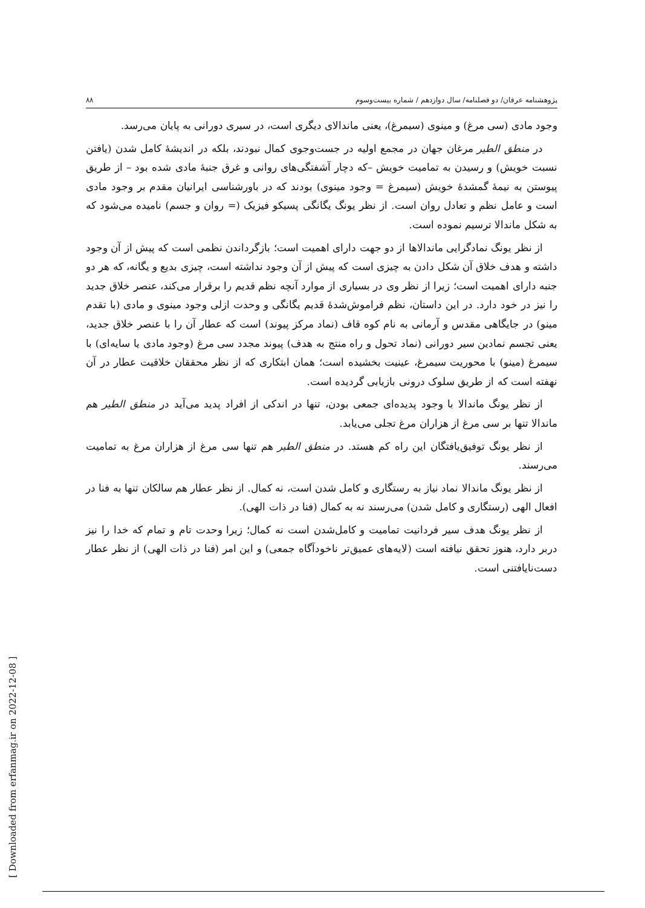پژوهشنامه عرفان/ دو فصلنامه/ سال دوازدهم / شماره بیست‌وسوم ۸۸
وجود مادی (سی مرغ) و مینوی (سیمرغ)، یعنی ماندالای دیگری است، در سیری دورانی به پایان می‌رسد.
در منطق الطیر مرغان جهان در مجمع اولیه در جست‌وجوی کمال نبودند، بلکه در اندیشهٔ کامل شدن (یافتن نسبت خویش) و رسیدن به تمامیت خویش –که دچار آشفتگی‌های روانی و غرق جنبهٔ مادی شده بود – از طریق پیوستن به نیمهٔ گمشدهٔ خویش (سیمرغ = وجود مینوی) بودند که در باورشناسی ایرانیان مقدم بر وجود مادی است و عامل نظم و تعادل روان است. از نظر یونگ یگانگی پسیکو فیزیک (= روان و جسم) نامیده می‌شود که به شکل ماندالا ترسیم نموده است.
از نظر یونگ نمادگرایی ماندالاها از دو جهت دارای اهمیت است؛ بازگرداندن نظمی است که پیش از آن وجود داشته و هدف خلاق آن شکل دادن به چیزی است که پیش از آن وجود نداشته است، چیزی بدیع و یگانه، که هر دو جنبه دارای اهمیت است؛ زیرا از نظر وی در بسیاری از موارد آنچه نظم قدیم را برقرار می‌کند، عنصر خلاق جدید را نیز در خود دارد. در این داستان، نظم فراموش‌شدهٔ قدیم یگانگی و وحدت ازلی وجود مینوی و مادی (با تقدم مینو) در جایگاهی مقدس و آرمانی به نام کوه قاف (نماد مرکز پیوند) است که عطار آن را با عنصر خلاق جدید، یعنی تجسم نمادین سیر دورانی (نماد تحول و راه منتج به هدف) پیوند مجدد سی مرغ (وجود مادی یا سایه‌ای) با سیمرغ (مینو) با محوریت سیمرغ، عینیت بخشیده است؛ همان ابتکاری که از نظر محققان خلاقیت عطار در آن نهفته است که از طریق سلوک درونی بازیابی گردیده است.
از نظر یونگ ماندالا با وجود پدیده‌ای جمعی بودن، تنها در اندکی از افراد پدید می‌آید در منطق الطیر هم ماندالا تنها بر سی مرغ از هزاران مرغ تجلی می‌یابد.
از نظر یونگ توفیق‌یافتگان این راه کم هستد. در منطق الطیر هم تنها سی مرغ از هزاران مرغ به تمامیت می‌رسند.
از نظر یونگ ماندالا نماد نیاز به رستگاری و کامل شدن است، نه کمال. از نظر عطار هم سالکان تنها به فنا در افعال الهی (رستگاری و کامل شدن) می‌رسند نه به کمال (فنا در ذات الهی).
از نظر یونگ هدف سیر فردانیت تمامیت و کامل‌شدن است نه کمال؛ زیرا وحدت تام و تمام که خدا را نیز دربر دارد، هنوز تحقق نیافته است (لایه‌های عمیق‌تر ناخودآگاه جمعی) و این امر (فنا در ذات الهی) از نظر عطار دست‌نایافتنی است.
[ Downloaded from erfanmag.ir on 2022-12-08 ]